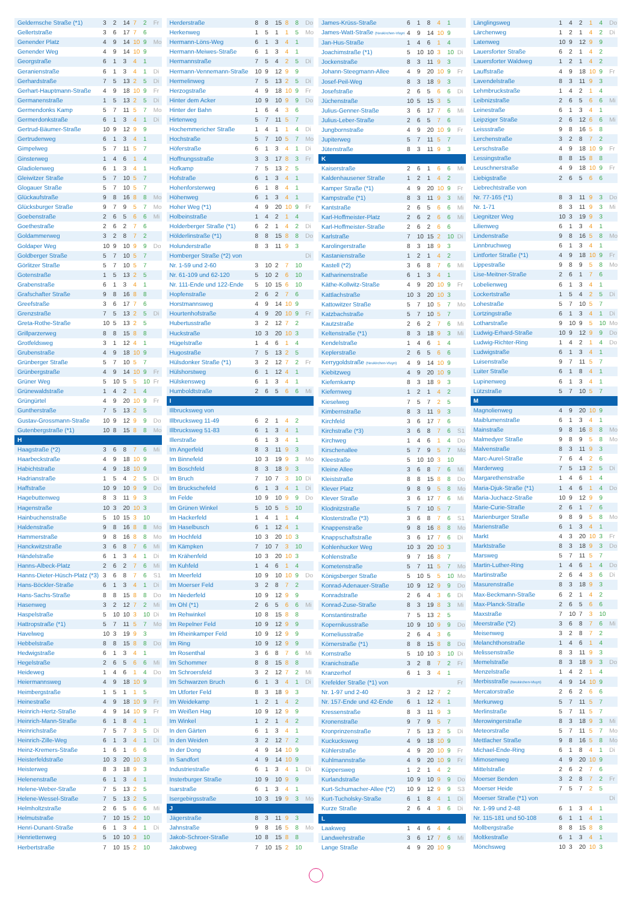| Geldernsche Straße (*1) | 3 | 2 | 14 | 7 | 2 | Fr |
| Gellertstraße | 3 | 6 | 17 | 7 | 6 | |
| Genender Platz | 4 | 9 | 14 | 10 | 9 | Mo |
| Genender Weg | 4 | 9 | 14 | 10 | 9 | |
| Georgstraße | 6 | 1 | 3 | 4 | 1 | |
| Geranienstraße | 6 | 1 | 3 | 4 | 1 | Di |
| Gerhardstraße | 7 | 5 | 13 | 2 | 5 | Di |
| Gerhart-Hauptmann-Straße | 4 | 9 | 18 | 10 | 9 | Fr |
| Germanenstraße | 1 | 5 | 13 | 2 | 5 | Di |
| Germendonks Kamp | 5 | 7 | 11 | 5 | 7 | Mo |
| Germerdonkstraße | 6 | 1 | 3 | 4 | 1 | Di |
| Gertrud-Bäumer-Straße | 10 | 9 | 12 | 9 | 9 | |
| Gertrudenweg | 6 | 1 | 3 | 4 | 1 | |
| Gimpelweg | 5 | 7 | 11 | 5 | 7 | |
| Ginsterweg | 1 | 4 | 6 | 1 | 4 | |
| Gladiolenweg | 6 | 1 | 3 | 4 | 1 | |
| Gleiwitzer Straße | 5 | 7 | 10 | 5 | 7 | |
| Glogauer Straße | 5 | 7 | 10 | 5 | 7 | |
| Glückaufstraße | 9 | 8 | 16 | 8 | 8 | Mo |
| Glücksburger Straße | 9 | 7 | 9 | 5 | 7 | Mo |
| Goebenstraße | 2 | 6 | 5 | 6 | 6 | Mi |
| Goethestraße | 2 | 6 | 2 | 7 | 6 | |
| Goldammerweg | 3 | 2 | 8 | 7 | 2 | |
| Goldaper Weg | 10 | 9 | 10 | 9 | 9 | Do |
| Goldberger Straße | 5 | 7 | 10 | 5 | 7 | |
| Görlitzer Straße | 5 | 7 | 10 | 5 | 7 | |
| Gotenstraße | 1 | 5 | 13 | 2 | 5 | |
| Grabenstraße | 6 | 1 | 3 | 4 | 1 | |
| Grafschafter Straße | 9 | 8 | 16 | 8 | 8 | |
| Greefstraße | 3 | 6 | 17 | 7 | 6 | |
| Grenzstraße | 7 | 5 | 13 | 2 | 5 | Di |
| Greta-Rothe-Straße | 10 | 5 | 13 | 2 | 5 | |
| Grillparzerweg | 8 | 8 | 15 | 8 | 8 | |
| Grotfeldsweg | 3 | 1 | 12 | 4 | 1 | |
| Grubenstraße | 4 | 9 | 18 | 10 | 9 | |
| Grünberger Straße | 5 | 7 | 10 | 5 | 7 | |
| Grünbergstraße | 4 | 9 | 14 | 10 | 9 | Fr |
| Grüner Weg | 5 | 10 | 5 | 5 | 10 | Fr |
| Grünewaldstraße | 1 | 4 | 2 | 1 | 4 | |
| Grüngürtel | 4 | 9 | 20 | 10 | 9 | Fr |
| Guntherstraße | 7 | 5 | 13 | 2 | 5 | |
| Gustav-Grossmann-Straße | 10 | 9 | 12 | 9 | 9 | Do |
| Gutenbergstraße (*1) | 10 | 8 | 15 | 8 | 8 | Mo |
| H | | | | | | |
| Haagstraße (*2) | 3 | 6 | 8 | 7 | 6 | Mi |
| Haarbeckstraße | 4 | 9 | 18 | 10 | 9 | |
| Habichtstraße | 4 | 9 | 18 | 10 | 9 | |
| Hadrianstraße | 1 | 5 | 4 | 2 | 5 | Di |
| Haffstraße | 10 | 9 | 10 | 9 | 9 | Do |
| Hagebuttenweg | 8 | 3 | 11 | 9 | 3 | |
| Hagenstraße | 10 | 3 | 20 | 10 | 3 | |
| Hainbuchenstraße | 5 | 10 | 15 | 3 | 10 | |
| Haldenstraße | 9 | 8 | 16 | 8 | 8 | Mo |
| Hammerstraße | 9 | 8 | 16 | 8 | 8 | Mo |
| Hanckwitzstraße | 3 | 6 | 8 | 7 | 6 | Mi |
| Händelstraße | 6 | 1 | 3 | 4 | 1 | Di |
| Hanns-Albeck-Platz | 2 | 6 | 2 | 7 | 6 | Mi |
| Hanns-Dieter-Hüsch-Platz (*3) | 3 | 6 | 8 | 7 | 6 | S1 |
| Hans-Böckler-Straße | 6 | 1 | 3 | 4 | 1 | Di |
| Hans-Sachs-Straße | 8 | 8 | 15 | 8 | 8 | Do |
| Hasenweg | 3 | 2 | 12 | 7 | 2 | Mi |
| Haspelstraße | 5 | 10 | 10 | 3 | 10 | Di |
| Hattropstraße (*1) | 5 | 7 | 11 | 5 | 7 | Mo |
| Havelweg | 10 | 3 | 19 | 9 | 3 | |
| Hebbelstraße | 8 | 8 | 15 | 8 | 8 | Do |
| Hedwigstraße | 6 | 1 | 3 | 4 | 1 | |
| Hegelstraße | 2 | 6 | 5 | 6 | 6 | Mi |
| Heideweg | 1 | 4 | 6 | 1 | 4 | Do |
| Heiermannsweg | 4 | 9 | 18 | 10 | 9 | |
| Heimbergstraße | 1 | 5 | 1 | 1 | 5 | |
| Heinestraße | 4 | 9 | 18 | 10 | 9 | Fr |
| Heinrich-Hertz-Straße | 4 | 9 | 14 | 10 | 9 | Fr |
| Heinrich-Mann-Straße | 6 | 1 | 8 | 4 | 1 | |
| Heinrichstraße | 7 | 5 | 7 | 3 | 5 | Di |
| Heinrich-Zille-Weg | 6 | 1 | 3 | 4 | 1 | Di |
| Heinz-Kremers-Straße | 1 | 6 | 1 | 6 | 6 | |
| Heisterfeldstraße | 10 | 3 | 20 | 10 | 3 | |
| Heisterweg | 8 | 3 | 18 | 9 | 3 | |
| Helenenstraße | 6 | 1 | 3 | 4 | 1 | |
| Helene-Weber-Straße | 7 | 5 | 13 | 2 | 5 | |
| Helene-Wessel-Straße | 7 | 5 | 13 | 2 | 5 | |
| Helmholtzstraße | 2 | 6 | 5 | 6 | 6 | Mi |
| Helmutstraße | 7 | 10 | 15 | 2 | 10 | |
| Henri-Dunant-Straße | 6 | 1 | 3 | 4 | 1 | Di |
| Henriettenweg | 5 | 10 | 10 | 3 | 10 | |
| Herbertstraße | 7 | 10 | 15 | 2 | 10 | |
| Herderstraße | 8 | 8 | 15 | 8 | 8 | Do |
| Herkenweg | 1 | 5 | 1 | 1 | 5 | Mo |
| Hermann-Löns-Weg | 6 | 1 | 3 | 4 | 1 | |
| Hermann-Meiwes-Straße | 6 | 1 | 3 | 4 | 1 | |
| Hermannstraße | 7 | 5 | 4 | 2 | 5 | Di |
| Hermann-Vennemann-Straße | 10 | 9 | 12 | 9 | 9 | |
| Hermelinweg | 7 | 5 | 13 | 2 | 5 | Di |
| Herzogstraße | 4 | 9 | 18 | 10 | 9 | Fr |
| Hinter dem Acker | 10 | 9 | 10 | 9 | 9 | Do |
| Hinter der Bahn | 1 | 6 | 4 | 3 | 6 | |
| Hirtenweg | 5 | 7 | 11 | 5 | 7 | |
| Hochemmericher Straße | 1 | 4 | 1 | 1 | 4 | Di |
| Hochstraße | 5 | 7 | 10 | 5 | 7 | Mo |
| Höferstraße | 6 | 1 | 3 | 4 | 1 | Di |
| Hoffnungsstraße | 3 | 3 | 17 | 8 | 3 | Fr |
| Hofkamp | 7 | 5 | 13 | 2 | 5 | |
| Hofstraße | 6 | 1 | 3 | 4 | 1 | |
| Hohenforsterweg | 6 | 1 | 8 | 4 | 1 | |
| Höhenweg | 6 | 1 | 3 | 4 | 1 | |
| Hoher Weg (*1) | 4 | 9 | 20 | 10 | 9 | Fr |
| Holbeinstraße | 1 | 4 | 2 | 1 | 4 | |
| Holderberger Straße (*1) | 6 | 2 | 1 | 4 | 2 | Di |
| Hölderlinstraße (*1) | 8 | 8 | 15 | 8 | 8 | Do |
| Holunderstraße | 8 | 3 | 11 | 9 | 3 | |
| Homberger Straße (*2) von | | | | | | Di |
| Nr. 1-59 und 2-60 | 3 | 10 | 2 | 7 | 10 | |
| Nr. 61-109 und 62-120 | 5 | 10 | 2 | 6 | 10 | |
| Nr. 111-Ende und 122-Ende | 5 | 10 | 15 | 6 | 10 | |
| Hopfenstraße | 2 | 6 | 2 | 7 | 6 | |
| Horstmannsweg | 4 | 9 | 14 | 10 | 9 | |
| Hourtenhofstraße | 4 | 9 | 20 | 10 | 9 | Fr |
| Hubertusstraße | 3 | 2 | 12 | 7 | 2 | |
| Huckstraße | 10 | 3 | 20 | 10 | 3 | |
| Hügelstraße | 1 | 4 | 6 | 1 | 4 | |
| Hugostraße | 7 | 5 | 13 | 2 | 5 | |
| Hülsdonker Straße (*1) | 3 | 2 | 12 | 7 | 2 | Fr |
| Hülshorstweg | 6 | 1 | 12 | 4 | 1 | |
| Hülskensweg | 6 | 1 | 3 | 4 | 1 | |
| Humboldtstraße | 2 | 6 | 5 | 6 | 6 | Mi |
| I | | | | | | |
| Illbrucksweg von | | | | | | |
| Illbrucksweg 11-49 | 6 | 2 | 1 | 4 | 2 | |
| Illbrucksweg 51-83 | 6 | 1 | 3 | 4 | 1 | |
| Illerstraße | 6 | 1 | 3 | 4 | 1 | |
| Im Angerfeld | 8 | 3 | 11 | 9 | 3 | |
| Im Binnefeld | 10 | 3 | 19 | 9 | 3 | Mo |
| Im Boschfeld | 8 | 3 | 18 | 9 | 3 | |
| Im Bruch | 7 | 10 | 7 | 3 | 10 | Di |
| Im Bruckschefeld | 6 | 1 | 3 | 4 | 1 | Di |
| Im Felde | 10 | 9 | 10 | 9 | 9 | Do |
| Im Grünen Winkel | 5 | 10 | 5 | 5 | 10 | |
| Im Hackerfeld | 1 | 4 | 1 | 1 | 4 | |
| Im Haselbusch | 6 | 1 | 12 | 4 | 1 | |
| Im Hochfeld | 10 | 3 | 20 | 10 | 3 | |
| Im Kämpken | 7 | 10 | 7 | 3 | 10 | |
| Im Krähenfeld | 10 | 3 | 20 | 10 | 3 | |
| Im Kuhfeld | 1 | 4 | 6 | 1 | 4 | |
| Im Meerfeld | 10 | 9 | 10 | 10 | 9 | Do |
| Im Moerser Feld | 3 | 2 | 8 | 7 | 2 | |
| Im Niederfeld | 10 | 9 | 12 | 9 | 9 | |
| Im Ohl (*1) | 2 | 6 | 5 | 6 | 6 | Mi |
| Im Rehwinkel | 10 | 8 | 15 | 8 | 8 | |
| Im Repelner Feld | 10 | 9 | 12 | 9 | 9 | |
| Im Rheinkamper Feld | 10 | 9 | 12 | 9 | 9 | |
| Im Ring | 10 | 9 | 12 | 9 | 9 | |
| Im Rosenthal | 3 | 6 | 8 | 7 | 6 | Mi |
| Im Schommer | 8 | 8 | 15 | 8 | 8 | |
| Im Schroersfeld | 3 | 2 | 12 | 7 | 2 | Mi |
| Im Schwarzen Bruch | 6 | 1 | 3 | 4 | 1 | Di |
| Im Utforter Feld | 8 | 3 | 18 | 9 | 3 | |
| Im Weidekamp | 1 | 2 | 1 | 4 | 2 | |
| Im Weißen Hag | 10 | 9 | 12 | 9 | 9 | |
| Im Winkel | 1 | 2 | 1 | 4 | 2 | |
| In den Gärten | 6 | 1 | 3 | 4 | 1 | |
| In den Weiden | 3 | 2 | 12 | 7 | 2 | |
| In der Dong | 4 | 9 | 14 | 10 | 9 | |
| In Sandfort | 4 | 9 | 14 | 10 | 9 | |
| Industriestraße | 6 | 1 | 3 | 4 | 1 | Di |
| Insterburger Straße | 10 | 9 | 10 | 9 | 9 | |
| Isarstraße | 6 | 1 | 3 | 4 | 1 | |
| Isergebirgsstraße | 10 | 3 | 19 | 9 | 3 | Mo |
| J | | | | | | |
| Jägerstraße | 8 | 3 | 11 | 9 | 3 | |
| Jahnstraße | 9 | 8 | 16 | 5 | 8 | Mo |
| Jakob-Schroer-Straße | 10 | 8 | 15 | 8 | 8 | |
| Jakobweg | 7 | 10 | 15 | 2 | 10 | |
| James-Krüss-Straße | 6 | 1 | 8 | 4 | 1 | |
| James-Watt-Straße (Neukirchen-Vluyn) | 4 | 9 | 14 | 10 | 9 | |
| Jan-Hus-Straße | 1 | 4 | 6 | 1 | 4 | |
| Joachimstraße (*1) | 5 | 10 | 10 | 3 | 10 | Di |
| Jockenstraße | 8 | 3 | 11 | 9 | 3 | |
| Johann-Steegmann-Allee | 4 | 9 | 20 | 10 | 9 | Fr |
| Josef-Peil-Weg | 8 | 3 | 18 | 9 | 3 | |
| Josefstraße | 2 | 6 | 5 | 6 | 6 | Di |
| Jüchenstraße | 10 | 5 | 15 | 3 | 5 | |
| Julius-Genner-Straße | 3 | 6 | 17 | 7 | 6 | Mi |
| Julius-Leber-Straße | 2 | 6 | 5 | 7 | 6 | |
| Jungbornstraße | 4 | 9 | 20 | 10 | 9 | Fr |
| Jupiterweg | 5 | 7 | 11 | 5 | 7 | |
| Jütenstraße | 8 | 3 | 11 | 9 | 3 | |
| K | | | | | | |
| Kaiserstraße | 2 | 6 | 1 | 6 | 6 | Mi |
| Kaldenhausener Straße | 1 | 2 | 1 | 4 | 2 | |
| Kamper Straße (*1) | 4 | 9 | 20 | 10 | 9 | Fr |
| Kampstraße (*1) | 8 | 3 | 11 | 9 | 3 | Mi |
| Kantstraße | 2 | 6 | 5 | 6 | 6 | Mi |
| Karl-Hoffmeister-Platz | 2 | 6 | 2 | 6 | 6 | Mi |
| Karl-Hoffmeister-Straße | 2 | 6 | 2 | 6 | 6 | |
| Karlstraße | 7 | 10 | 15 | 2 | 10 | Di |
| Karolingerstraße | 8 | 3 | 18 | 9 | 3 | |
| Kastanienstraße | 1 | 2 | 1 | 4 | 2 | |
| Kastell (*2) | 3 | 6 | 8 | 7 | 6 | Mi |
| Katharinenstraße | 6 | 1 | 3 | 4 | 1 | |
| Käthe-Kollwitz-Straße | 4 | 9 | 20 | 10 | 9 | Fr |
| Kattlachstraße | 10 | 3 | 20 | 10 | 3 | |
| Kattowitzer Straße | 5 | 7 | 10 | 5 | 7 | Mo |
| Katzbachstraße | 5 | 7 | 10 | 5 | 7 | |
| Kautzstraße | 2 | 6 | 2 | 7 | 6 | Mi |
| Keltenstraße (*1) | 8 | 3 | 18 | 9 | 3 | Mi |
| Kendelstraße | 1 | 4 | 6 | 1 | 4 | |
| Keplerstraße | 2 | 6 | 5 | 6 | 6 | |
| Kerrygoldstraße (Neukirchen-Vluyn) | 4 | 9 | 14 | 10 | 9 | |
| Kiebitzweg | 4 | 9 | 20 | 10 | 9 | |
| Kiefernkamp | 8 | 3 | 18 | 9 | 3 | |
| Kiefernweg | 1 | 2 | 1 | 4 | 2 | |
| Kieselweg | 7 | 5 | 7 | 2 | 5 | |
| Kimbernstraße | 8 | 3 | 11 | 9 | 3 | |
| Kirchfeld | 3 | 6 | 17 | 7 | 6 | |
| Kirchstraße (*3) | 3 | 6 | 8 | 7 | 6 | S1 |
| Kirchweg | 1 | 4 | 6 | 1 | 4 | Do |
| Kirschenallee | 5 | 7 | 9 | 5 | 7 | Mo |
| Kleestraße | 5 | 10 | 10 | 3 | 10 | |
| Kleine Allee | 3 | 6 | 8 | 7 | 6 | Mi |
| Kleiststraße | 8 | 8 | 15 | 8 | 8 | Do |
| Klever Platz | 9 | 8 | 9 | 5 | 8 | Mo |
| Klever Straße | 3 | 6 | 17 | 7 | 6 | Mi |
| Klodnitzstraße | 5 | 7 | 10 | 5 | 7 | |
| Klosterstraße (*3) | 3 | 6 | 8 | 7 | 6 | S1 |
| Knappenstraße | 9 | 8 | 16 | 8 | 8 | Mo |
| Knappschaftstraße | 3 | 6 | 17 | 7 | 6 | Di |
| Kohlenhucker Weg | 10 | 3 | 20 | 10 | 3 | |
| Kohlenstraße | 9 | 7 | 16 | 8 | 7 | |
| Kometenstraße | 5 | 7 | 11 | 5 | 7 | Mo |
| Königsberger Straße | 5 | 10 | 5 | 5 | 10 | Mo |
| Konrad-Adenauer-Straße | 10 | 9 | 12 | 9 | 9 | Do |
| Konradstraße | 2 | 6 | 4 | 3 | 6 | Di |
| Konrad-Zuse-Straße | 8 | 3 | 19 | 8 | 3 | Mi |
| Konstantinstraße | 7 | 5 | 13 | 2 | 5 | |
| Kopernikusstraße | 10 | 9 | 10 | 9 | 9 | Do |
| Korneliusstraße | 2 | 6 | 4 | 3 | 6 | |
| Körnerstraße (*1) | 8 | 8 | 15 | 8 | 8 | Do |
| Kornstraße | 5 | 10 | 10 | 3 | 10 | Di |
| Kranichstraße | 3 | 2 | 8 | 7 | 2 | Fr |
| Kranzerhof | 6 | 1 | 3 | 4 | 1 | |
| Krefelder Straße (*1) von | | | | | | Fr |
| Nr. 1-97 und 2-40 | 3 | 2 | 12 | 7 | 2 | |
| Nr. 157-Ende und 42-Ende | 6 | 1 | 12 | 4 | 1 | |
| Kressenstraße | 8 | 3 | 11 | 9 | 3 | |
| Kronenstraße | 9 | 7 | 9 | 5 | 7 | |
| Kronprinzenstraße | 7 | 5 | 13 | 2 | 5 | Di |
| Kuckucksweg | 4 | 9 | 18 | 10 | 9 | |
| Kühlerstraße | 4 | 9 | 20 | 10 | 9 | Fr |
| Kuhlmannstraße | 4 | 9 | 20 | 10 | 9 | Fr |
| Küppersweg | 1 | 2 | 1 | 4 | 2 | |
| Kurlandstraße | 10 | 9 | 10 | 9 | 9 | Do |
| Kurt-Schumacher-Allee (*2) | 10 | 9 | 12 | 9 | 9 | S3 |
| Kurt-Tucholsky-Straße | 6 | 1 | 8 | 4 | 1 | Di |
| Kurze Straße | 2 | 6 | 4 | 3 | 6 | Di |
| L | | | | | | |
| Laakweg | 1 | 4 | 6 | 4 | 4 | |
| Landwehrstraße | 3 | 6 | 17 | 7 | 6 | Mi |
| Lange Straße | 4 | 9 | 20 | 10 | 9 | |
| Länglingsweg | 1 | 4 | 2 | 1 | 4 | Do |
| Lärchenweg | 1 | 2 | 1 | 4 | 2 | Di |
| Latenweg | 10 | 9 | 12 | 9 | 9 | |
| Lauersforter Straße | 6 | 2 | 1 | 4 | 2 | |
| Lauersforter Waldweg | 1 | 2 | 1 | 4 | 2 | |
| Lauffstraße | 4 | 9 | 18 | 10 | 9 | Fr |
| Lavendelstraße | 8 | 3 | 11 | 9 | 3 | |
| Lehmbruckstraße | 1 | 4 | 2 | 1 | 4 | |
| Leibnizstraße | 2 | 6 | 5 | 6 | 6 | Mi |
| Leinestraße | 6 | 1 | 3 | 4 | 1 | |
| Leipziger Straße | 2 | 6 | 12 | 6 | 6 | Mi |
| Leissstraße | 9 | 8 | 16 | 5 | 8 | |
| Lerchenstraße | 3 | 2 | 8 | 7 | 2 | |
| Lerschstraße | 4 | 9 | 18 | 10 | 9 | Fr |
| Lessingstraße | 8 | 8 | 15 | 8 | 8 | |
| Leuschnerstraße | 4 | 9 | 18 | 10 | 9 | Fr |
| Liebigstraße | 2 | 6 | 5 | 6 | 6 | |
| Liebrechtstraße von | | | | | | |
| Nr. 77-165 (*1) | 8 | 3 | 11 | 9 | 3 | Do |
| Nr. 1-71 | 8 | 3 | 11 | 9 | 3 | Mi |
| Liegnitzer Weg | 10 | 3 | 19 | 9 | 3 | |
| Lilienweg | 6 | 1 | 3 | 4 | 1 | |
| Lindenstraße | 9 | 8 | 16 | 5 | 8 | Mo |
| Linnbruchweg | 6 | 1 | 3 | 4 | 1 | |
| Lintforter Straße (*1) | 4 | 9 | 18 | 10 | 9 | Fr |
| Lippestraße | 9 | 8 | 9 | 5 | 8 | Mo |
| Lise-Meitner-Straße | 2 | 6 | 1 | 7 | 6 | |
| Lobelienweg | 6 | 1 | 3 | 4 | 1 | |
| Lockertstraße | 1 | 5 | 4 | 2 | 5 | Di |
| Lohestraße | 5 | 7 | 10 | 5 | 7 | |
| Lortzingstraße | 6 | 1 | 3 | 4 | 1 | Di |
| Lotharstraße | 9 | 10 | 9 | 5 | 10 | Mo |
| Ludwig-Erhard-Straße | 10 | 9 | 12 | 9 | 9 | Do |
| Ludwig-Richter-Ring | 1 | 4 | 2 | 1 | 4 | Do |
| Ludwigstraße | 6 | 1 | 3 | 4 | 1 | |
| Luisenstraße | 9 | 7 | 11 | 5 | 7 | |
| Luiter Straße | 6 | 1 | 8 | 4 | 1 | |
| Lupinenweg | 6 | 1 | 3 | 4 | 1 | |
| Lützstraße | 5 | 7 | 10 | 5 | 7 | |
| M | | | | | | |
| Magnolienweg | 4 | 9 | 20 | 10 | 9 | |
| Maiblumenstraße | 6 | 1 | 3 | 4 | 1 | |
| Mainstraße | 9 | 8 | 16 | 8 | 8 | Mo |
| Malmedyer Straße | 9 | 8 | 9 | 5 | 8 | Mo |
| Malvenstraße | 8 | 3 | 11 | 9 | 3 | |
| Marc-Aurel-Straße | 7 | 6 | 4 | 2 | 6 | |
| Marderweg | 7 | 5 | 13 | 2 | 5 | Di |
| Margarethenstraße | 1 | 4 | 6 | 1 | 4 | |
| Maria-Djuk-Straße (*1) | 1 | 4 | 6 | 1 | 4 | Do |
| Maria-Juchacz-Straße | 10 | 9 | 12 | 9 | 9 | |
| Marie-Curie-Straße | 2 | 6 | 1 | 7 | 6 | |
| Marienburger Straße | 9 | 8 | 9 | 5 | 8 | Mo |
| Marienstraße | 6 | 1 | 3 | 4 | 1 | |
| Markt | 4 | 3 | 20 | 10 | 3 | Fr |
| Marktstraße | 8 | 3 | 18 | 9 | 3 | Do |
| Marsweg | 5 | 7 | 11 | 5 | 7 | |
| Martin-Luther-Ring | 1 | 4 | 6 | 1 | 4 | Do |
| Martinstraße | 2 | 6 | 4 | 3 | 6 | Di |
| Masurenstraße | 8 | 3 | 18 | 9 | 3 | |
| Max-Beckmann-Straße | 6 | 2 | 1 | 4 | 2 | |
| Max-Planck-Straße | 2 | 6 | 5 | 6 | 6 | |
| Maxstraße | 7 | 10 | 7 | 3 | 10 | |
| Meerstraße (*2) | 3 | 6 | 8 | 7 | 6 | Mi |
| Meisenweg | 3 | 2 | 8 | 7 | 2 | |
| Melanchthonstraße | 1 | 4 | 6 | 1 | 4 | |
| Melissenstraße | 8 | 3 | 11 | 9 | 3 | |
| Memelstraße | 8 | 3 | 18 | 9 | 3 | Do |
| Menzelstraße | 1 | 4 | 2 | 1 | 4 | |
| Merbisstraße (Neukirchen-Vluyn) | 4 | 9 | 14 | 10 | 9 | |
| Mercatorstraße | 2 | 6 | 2 | 6 | 6 | |
| Merkurweg | 5 | 7 | 11 | 5 | 7 | |
| Merlinstraße | 5 | 7 | 11 | 5 | 7 | |
| Merowingerstraße | 8 | 3 | 18 | 9 | 3 | Mi |
| Meteorstraße | 5 | 7 | 11 | 5 | 7 | Mo |
| Mettlacher Straße | 9 | 8 | 16 | 5 | 8 | Mo |
| Michael-Ende-Ring | 6 | 1 | 8 | 4 | 1 | Di |
| Mimosenweg | 4 | 9 | 20 | 10 | 9 | |
| Mittelstraße | 2 | 6 | 2 | 7 | 6 | |
| Moerser Benden | 3 | 2 | 8 | 7 | 2 | Fr |
| Moerser Heide | 7 | 5 | 7 | 2 | 5 | |
| Moerser Straße (*1) von | | | | | | Di |
| Nr. 1-99 und 2-48 | 6 | 1 | 3 | 4 | 1 | |
| Nr. 115-181 und 50-108 | 6 | 1 | 1 | 4 | 1 | |
| Mollbergstraße | 8 | 8 | 15 | 8 | 8 | |
| Moltkestraße | 6 | 1 | 3 | 4 | 1 | |
| Mönchsweg | 10 | 3 | 20 | 10 | 3 | |